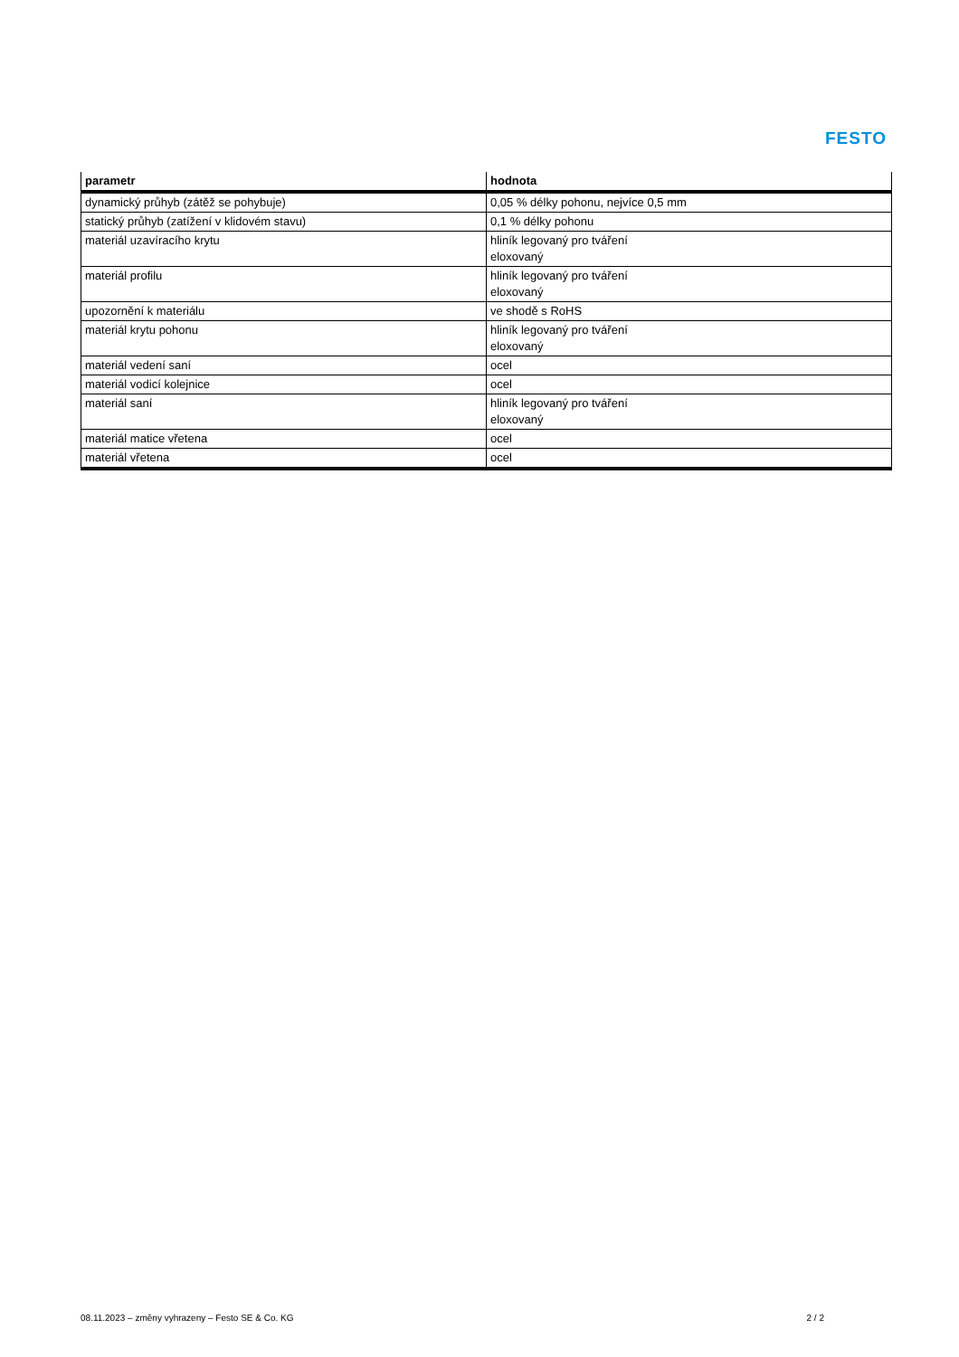FESTO
| parametr | hodnota |
| --- | --- |
| dynamický průhyb (zátěž se pohybuje) | 0,05 % délky pohonu, nejvíce 0,5 mm |
| statický průhyb (zatížení v klidovém stavu) | 0,1 % délky pohonu |
| materiál uzavíracího krytu | hliník legovaný pro tváření eloxovaný |
| materiál profilu | hliník legovaný pro tváření eloxovaný |
| upozornění k materiálu | ve shodě s RoHS |
| materiál krytu pohonu | hliník legovaný pro tváření eloxovaný |
| materiál vedení saní | ocel |
| materiál vodicí kolejnice | ocel |
| materiál saní | hliník legovaný pro tváření eloxovaný |
| materiál matice vřetena | ocel |
| materiál vřetena | ocel |
08.11.2023 – změny vyhrazeny – Festo SE & Co. KG 2 / 2